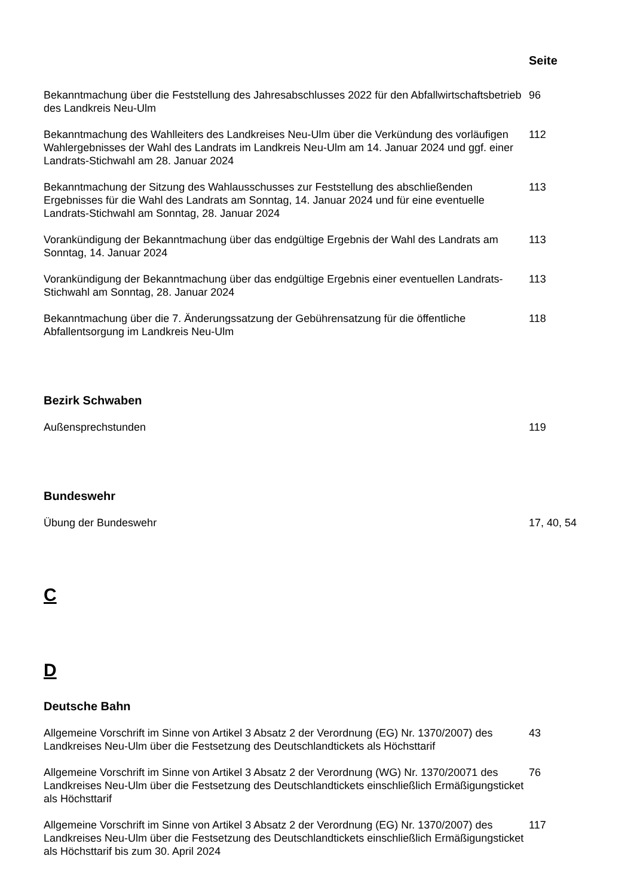Seite
Bekanntmachung über die Feststellung des Jahresabschlusses 2022 für den Abfallwirtschaftsbetrieb des Landkreis Neu-Ulm
96
Bekanntmachung des Wahlleiters des Landkreises Neu-Ulm über die Verkündung des vorläufigen Wahlergebnisses der Wahl des Landrats im Landkreis Neu-Ulm am 14. Januar 2024 und ggf. einer Landrats-Stichwahl am 28. Januar 2024
112
Bekanntmachung der Sitzung des Wahlausschusses zur Feststellung des abschließenden Ergebnisses für die Wahl des Landrats am Sonntag, 14. Januar 2024 und für eine eventuelle Landrats-Stichwahl am Sonntag, 28. Januar 2024
113
Vorankündigung der Bekanntmachung über das endgültige Ergebnis der Wahl des Landrats am Sonntag, 14. Januar 2024
113
Vorankündigung der Bekanntmachung über das endgültige Ergebnis einer eventuellen Landrats-Stichwahl am Sonntag, 28. Januar 2024
113
Bekanntmachung über die 7. Änderungssatzung der Gebührensatzung für die öffentliche Abfallentsorgung im Landkreis Neu-Ulm
118
Bezirk Schwaben
Außensprechstunden 119
Bundeswehr
Übung der Bundeswehr 17, 40, 54
C
D
Deutsche Bahn
Allgemeine Vorschrift im Sinne von Artikel 3 Absatz 2 der Verordnung (EG) Nr. 1370/2007) des Landkreises Neu-Ulm über die Festsetzung des Deutschlandtickets als Höchsttarif
43
Allgemeine Vorschrift im Sinne von Artikel 3 Absatz 2 der Verordnung (WG) Nr. 1370/20071 des Landkreises Neu-Ulm über die Festsetzung des Deutschlandtickets einschließlich Ermäßigungsticket als Höchsttarif
76
Allgemeine Vorschrift im Sinne von Artikel 3 Absatz 2 der Verordnung (EG) Nr. 1370/2007) des Landkreises Neu-Ulm über die Festsetzung des Deutschlandtickets einschließlich Ermäßigungsticket als Höchsttarif bis zum 30. April 2024
117